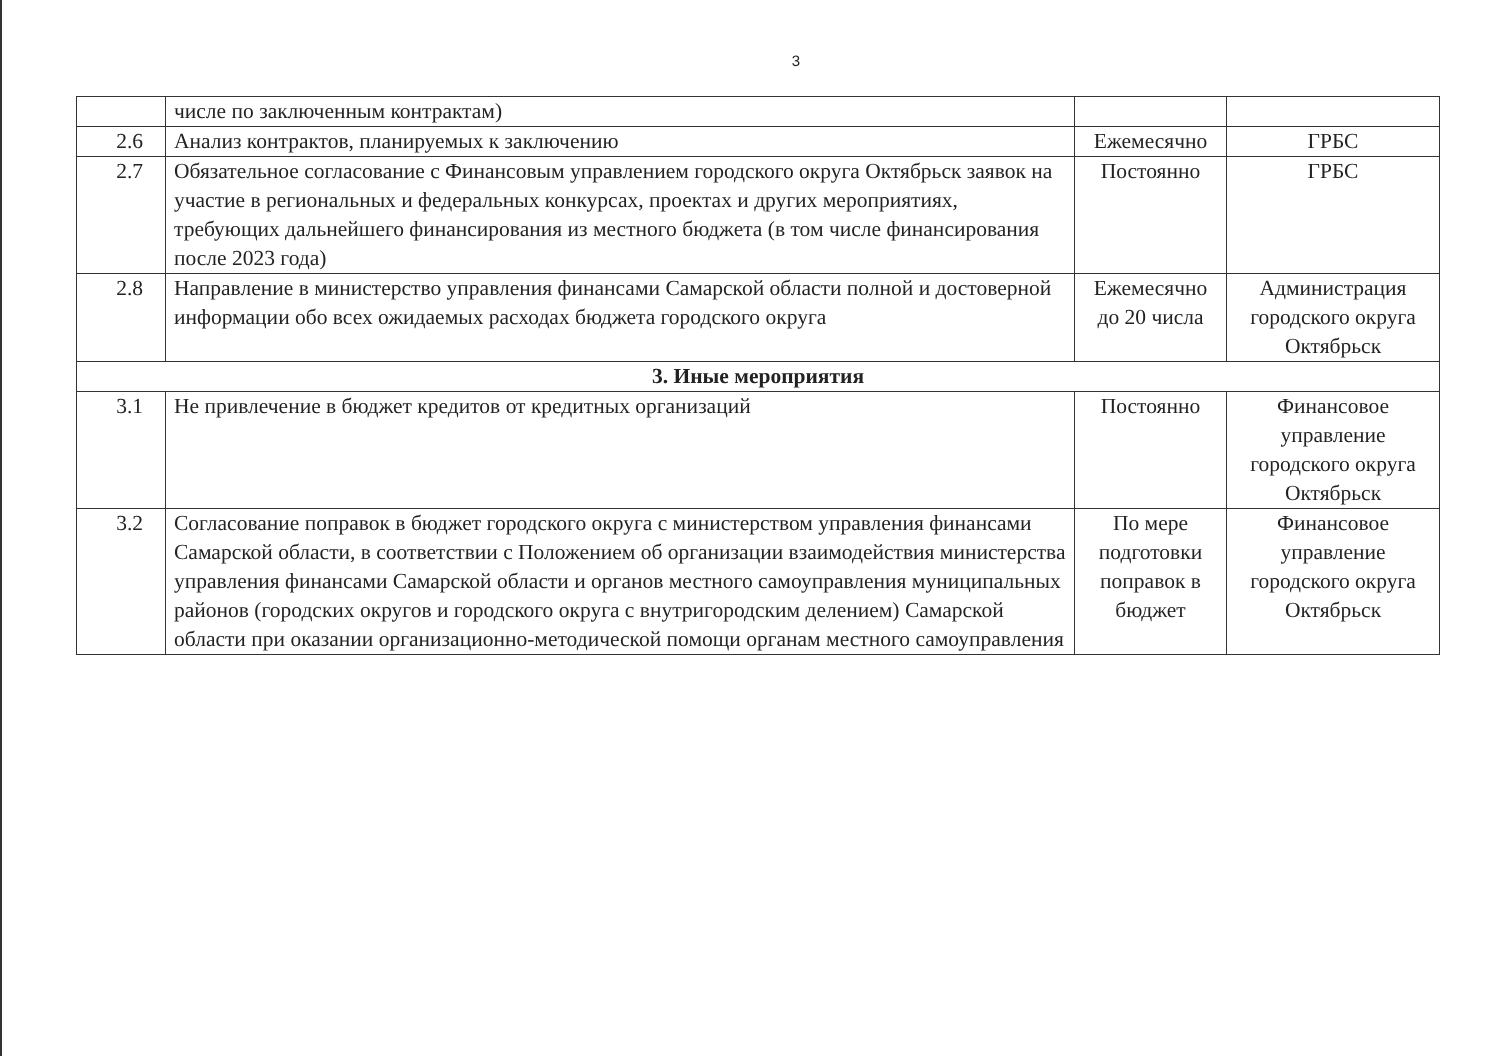3
| | числе по заключенным контрактам) | | |
| 2.6 | Анализ контрактов, планируемых к заключению | Ежемесячно | ГРБС |
| 2.7 | Обязательное согласование с Финансовым управлением городского округа Октябрьск заявок на участие в региональных и федеральных конкурсах, проектах и других мероприятиях, требующих дальнейшего финансирования из местного бюджета (в том числе финансирования после 2023 года) | Постоянно | ГРБС |
| 2.8 | Направление в министерство управления финансами Самарской области полной и достоверной информации обо всех ожидаемых расходах бюджета городского округа | Ежемесячно до 20 числа | Администрация городского округа Октябрьск |
| 3. Иные мероприятия | | | |
| 3.1 | Не привлечение в бюджет кредитов от кредитных организаций | Постоянно | Финансовое управление городского округа Октябрьск |
| 3.2 | Согласование поправок в бюджет городского округа с министерством управления финансами Самарской области, в соответствии с Положением об организации взаимодействия министерства управления финансами Самарской области и органов местного самоуправления муниципальных районов (городских округов и городского округа с внутригородским делением) Самарской области при оказании организационно-методической помощи органам местного самоуправления | По мере подготовки поправок в бюджет | Финансовое управление городского округа Октябрьск |